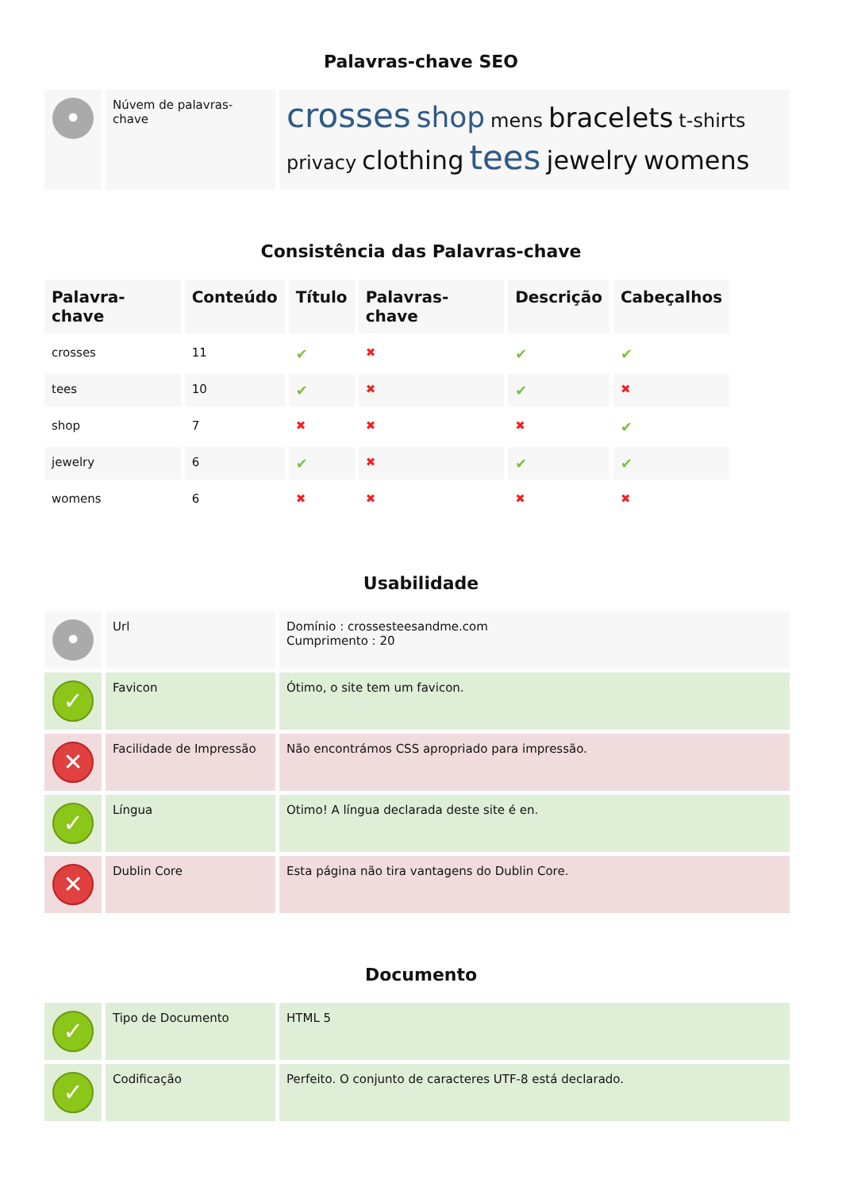Palavras-chave SEO
| • | Núvem de palavras-chave | crosses shop mens bracelets t-shirts privacy clothing tees jewelry womens |
Consistência das Palavras-chave
| Palavra-chave | Conteúdo | Título | Palavras-chave | Descrição | Cabeçalhos |
| --- | --- | --- | --- | --- | --- |
| crosses | 11 | ✔ | ✖ | ✔ | ✔ |
| tees | 10 | ✔ | ✖ | ✔ | ✖ |
| shop | 7 | ✖ | ✖ | ✖ | ✔ |
| jewelry | 6 | ✔ | ✖ | ✔ | ✔ |
| womens | 6 | ✖ | ✖ | ✖ | ✖ |
Usabilidade
| • | Url | Domínio : crossesteesandme.com Cumprimento : 20 |
| ✓ | Favicon | Ótimo, o site tem um favicon. |
| ✕ | Facilidade de Impressão | Não encontrámos CSS apropriado para impressão. |
| ✓ | Língua | Otimo! A língua declarada deste site é en. |
| ✕ | Dublin Core | Esta página não tira vantagens do Dublin Core. |
Documento
| ✓ | Tipo de Documento | HTML 5 |
| ✓ | Codificação | Perfeito. O conjunto de caracteres UTF-8 está declarado. |